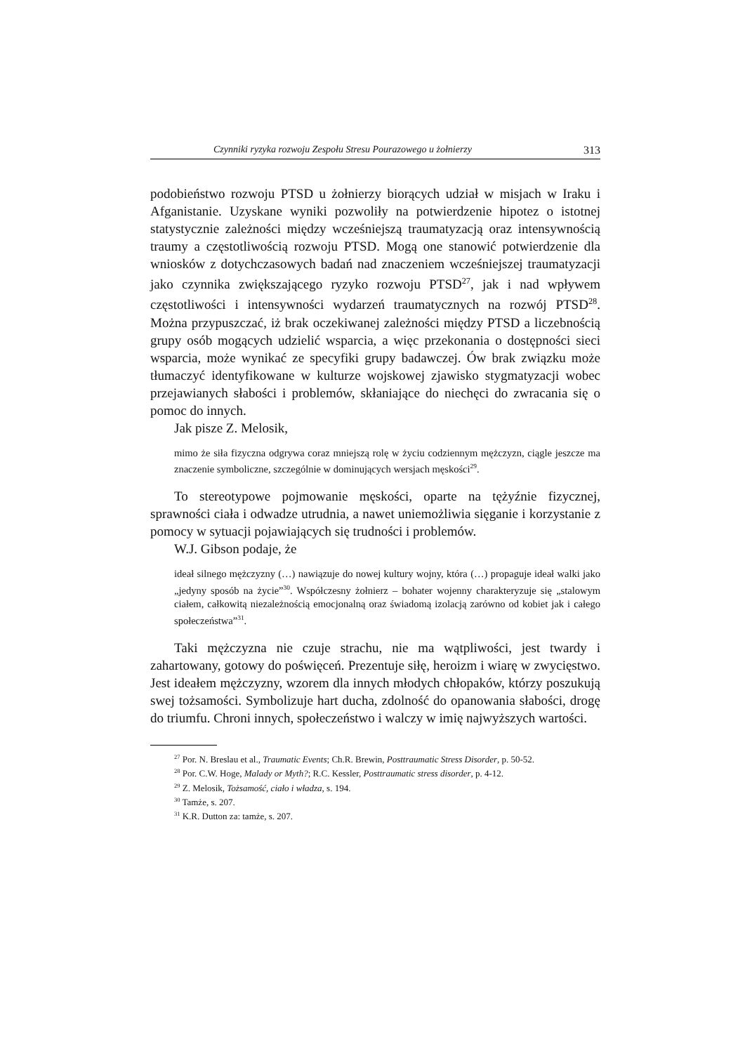Czynniki ryzyka rozwoju Zespołu Stresu Pourazowego u żołnierzy 313
podobieństwo rozwoju PTSD u żołnierzy biorących udział w misjach w Iraku i Afganistanie. Uzyskane wyniki pozwoliły na potwierdzenie hipotez o istotnej statystycznie zależności między wcześniejszą traumatyzacją oraz intensywnością traumy a częstotliwością rozwoju PTSD. Mogą one stanowić potwierdzenie dla wniosków z dotychczasowych badań nad znaczeniem wcześniejszej traumatyzacji jako czynnika zwiększającego ryzyko rozwoju PTSD<sup>27</sup>, jak i nad wpływem częstotliwości i intensywności wydarzeń traumatycznych na rozwój PTSD<sup>28</sup>. Można przypuszczać, iż brak oczekiwanej zależności między PTSD a liczebnością grupy osób mogących udzielić wsparcia, a więc przekonania o dostępności sieci wsparcia, może wynikać ze specyfiki grupy badawczej. Ów brak związku może tłumaczyć identyfikowane w kulturze wojskowej zjawisko stygmatyzacji wobec przejawianych słabości i problemów, skłaniające do niechęci do zwracania się o pomoc do innych.
Jak pisze Z. Melosik,
mimo że siła fizyczna odgrywa coraz mniejszą rolę w życiu codziennym mężczyzn, ciągle jeszcze ma znaczenie symboliczne, szczególnie w dominujących wersjach męskości<sup>29</sup>.
To stereotypowe pojmowanie męskości, oparte na tężyźnie fizycznej, sprawności ciała i odwadze utrudnia, a nawet uniemożliwia sięganie i korzystanie z pomocy w sytuacji pojawiających się trudności i problemów.
W.J. Gibson podaje, że
ideał silnego mężczyzny (…) nawiązuje do nowej kultury wojny, która (…) propaguje ideał walki jako „jedyny sposób na życie”<sup>30</sup>. Współczesny żołnierz – bohater wojenny charakteryzuje się „stalowym ciałem, całkowitą niezależnością emocjonalną oraz świadomą izolacją zarówno od kobiet jak i całego społeczeństwa”<sup>31</sup>.
Taki mężczyzna nie czuje strachu, nie ma wątpliwości, jest twardy i zahartowany, gotowy do poświęceń. Prezentuje siłę, heroizm i wiarę w zwycięstwo. Jest ideałem mężczyzny, wzorem dla innych młodych chłopaków, którzy poszukują swej tożsamości. Symbolizuje hart ducha, zdolność do opanowania słabości, drogę do triumfu. Chroni innych, społeczeństwo i walczy w imię najwyższych wartości.
<sup>27</sup> Por. N. Breslau et al., Traumatic Events; Ch.R. Brewin, Posttraumatic Stress Disorder, p. 50-52.
<sup>28</sup> Por. C.W. Hoge, Malady or Myth?; R.C. Kessler, Posttraumatic stress disorder, p. 4-12.
<sup>29</sup> Z. Melosik, Tożsamość, ciało i władza, s. 194.
<sup>30</sup> Tamże, s. 207.
<sup>31</sup> K.R. Dutton za: tamże, s. 207.